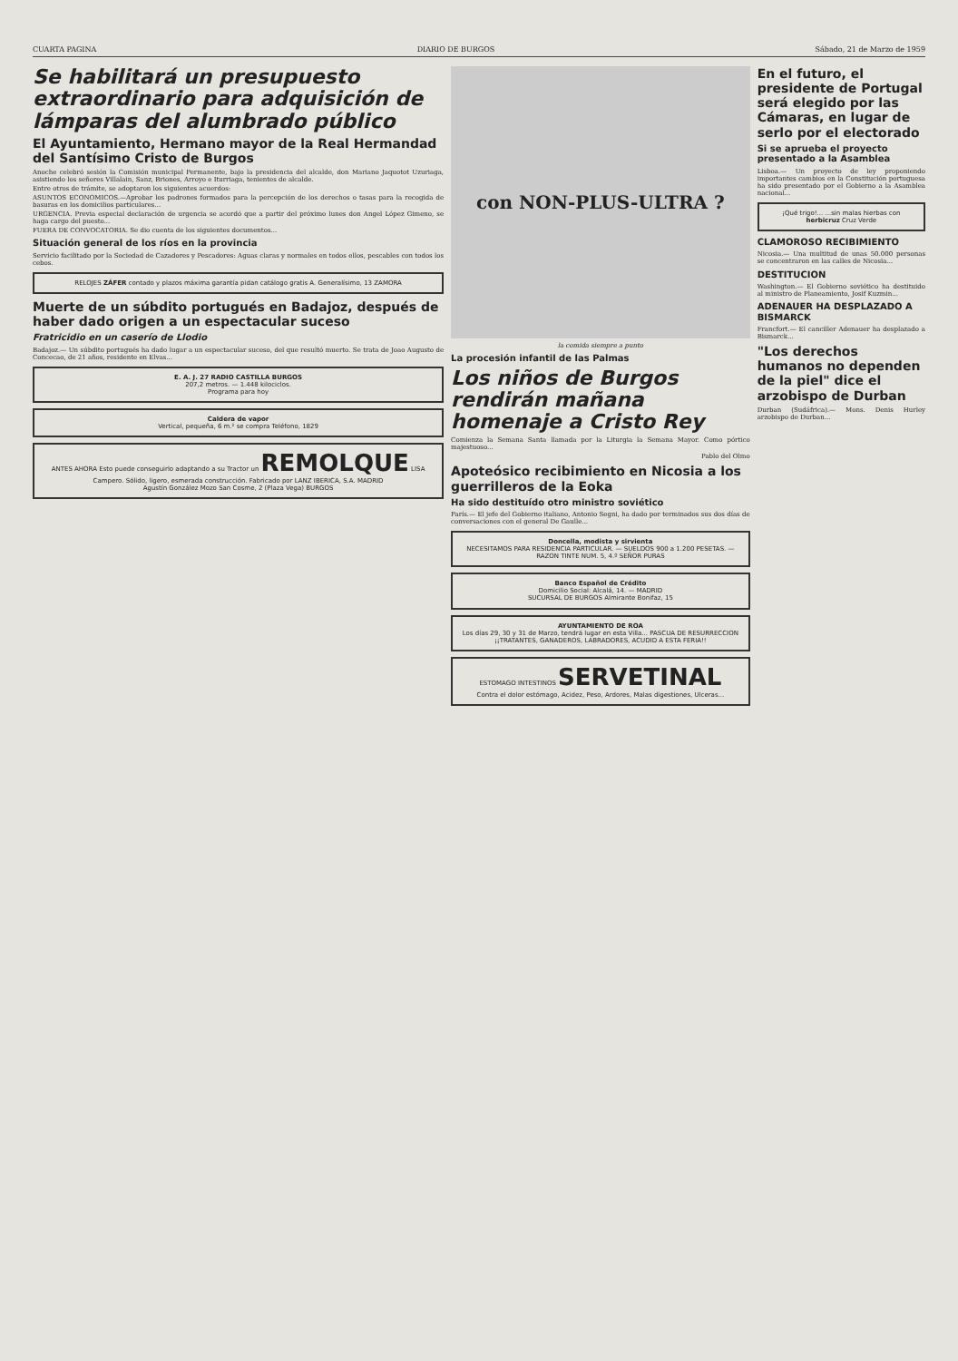CUARTA PAGINA DIARIO DE BURGOS Sábado, 21 de Marzo de 1959
Se habilitará un presupuesto extraordinario para adquisición de lámparas del alumbrado público
El Ayuntamiento, Hermano mayor de la Real Hermandad del Santísimo Cristo de Burgos
Anoche celebró sesión la Comisión municipal Permanente, bajo la presidencia del alcalde, don Mariano Jaquotot Uzuriaga, asistiendo los señores Villalain, Sanz, Briones, Arroyo e Iturriaga, tenientes de alcalde.
Entre otros de trámite, se adoptaron los siguientes acuerdos:
ASUNTOS ECONOMICOS.—Aprobar los padrones formados para la percepción de los derechos o tasas para la recogida de basuras en los domicilios particulares...
URGENCIA. Previa especial declaración de urgencia se acordó que a partir del próximo lunes don Angel López Gimeno, se haga cargo del puesto...
FUERA DE CONVOCATORIA. Se dio cuenta de los siguientes documentos...
Situación general de los ríos en la provincia
Servicio facilitado por la Sociedad de Cazadores y Pescadores: Aguas claras y normales en todos ellos, pescables con todos los cebos.
RELOJES ZÁFER contado y plazos máxima garantía pidan catálogo gratis A. Generalísimo, 13 ZAMORA
Muerte de un súbdito portugués en Badajoz, después de haber dado origen a un espectacular suceso
Fratricidio en un caserío de Llodio
Badajoz.— Un súbdito portugués ha dado lugar a un espectacular suceso, del que resultó muerto. Se trata de Joao Augusto de Concecao, de 21 años, residente en Elvas...
E. A. J. 27 RADIO CASTILLA BURGOS
207,2 metros. — 1.448 kilociclos.
Programa para hoy
Caldera de vapor
Vertical, pequeña, 6 m.² se compra Teléfono, 1829
ANTES AHORA Esto puede conseguirlo adaptando a su Tractor un REMOLQUE LISA Campero. Sólido, ligero, esmerada construcción. Fabricado por LANZ IBERICA, S.A. MADRID
Agustín González Mozo San Cosme, 2 (Plaza Vega) BURGOS
con NON-PLUS-ULTRA ?
la comida siempre a punto
La procesión infantil de las Palmas
Los niños de Burgos rendirán mañana homenaje a Cristo Rey
Comienza la Semana Santa llamada por la Liturgia la Semana Mayor. Como pórtico majestuoso...
Pablo del Olmo
Apoteósico recibimiento en Nicosia a los guerrilleros de la Eoka
Ha sido destituído otro ministro soviético
París.— El jefe del Gobierno italiano, Antonio Segni, ha dado por terminados sus dos días de conversaciones con el general De Gaulle...
Doncella, modista y sirvienta
NECESITAMOS PARA RESIDENCIA PARTICULAR. — SUELDOS 900 a 1.200 PESETAS. — RAZON TINTE NUM. 5, 4.º SEÑOR PURAS
Banco Español de Crédito
Domicilio Social: Alcalá, 14. — MADRID
SUCURSAL DE BURGOS Almirante Bonifaz, 15
AYUNTAMIENTO DE ROA
Los días 29, 30 y 31 de Marzo, tendrá lugar en esta Villa... PASCUA DE RESURRECCION
¡¡TRATANTES, GANADEROS, LABRADORES, ACUDID A ESTA FERIA!!
ESTOMAGO INTESTINOS SERVETINAL
Contra el dolor estómago, Acidez, Peso, Ardores, Malas digestiones, Ulceras...
En el futuro, el presidente de Portugal será elegido por las Cámaras, en lugar de serlo por el electorado
Si se aprueba el proyecto presentado a la Asamblea
Lisboa.— Un proyecto de ley proponiendo importantes cambios en la Constitución portuguesa ha sido presentado por el Gobierno a la Asamblea nacional...
¡Qué trigo!... ...sin malas hierbas con herbicruz Cruz Verde
CLAMOROSO RECIBIMIENTO
Nicosia.— Una multitud de unas 50.000 personas se concentraron en las calles de Nicosia...
DESTITUCION
Washington.— El Gobierno soviético ha destituido al ministro de Planeamiento, Josif Kuzmin...
ADENAUER HA DESPLAZADO A BISMARCK
Francfort.— El canciller Adenauer ha desplazado a Bismarck...
"Los derechos humanos no dependen de la piel" dice el arzobispo de Durban
Durban (Sudáfrica).— Mons. Denis Hurley arzobispo de Durban...